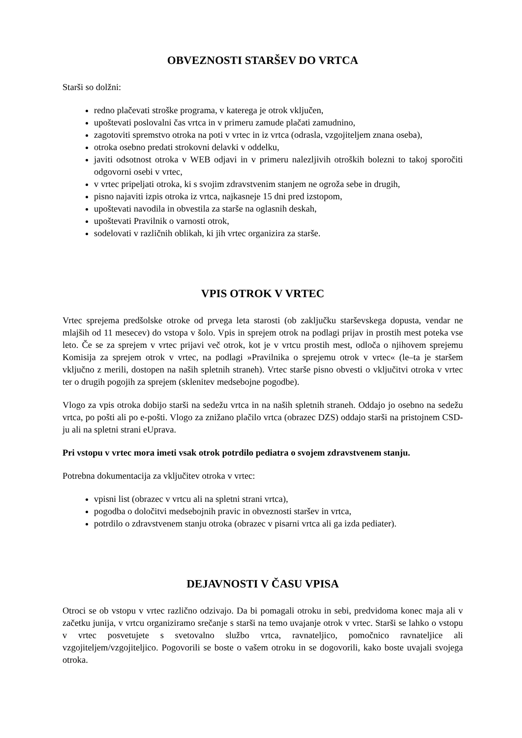OBVEZNOSTI STARŠEV DO VRTCA
Starši so dolžni:
redno plačevati stroške programa, v katerega je otrok vključen,
upoštevati poslovalni čas vrtca in v primeru zamude plačati zamudnino,
zagotoviti spremstvo otroka na poti v vrtec in iz vrtca (odrasla, vzgojiteljem znana oseba),
otroka osebno predati strokovni delavki v oddelku,
javiti odsotnost otroka v WEB odjavi in v primeru nalezljivih otroških bolezni to takoj sporočiti odgovorni osebi v vrtec,
v vrtec pripeljati otroka, ki s svojim zdravstvenim stanjem ne ogroža sebe in drugih,
pisno najaviti izpis otroka iz vrtca, najkasneje 15 dni pred izstopom,
upoštevati navodila in obvestila za starše na oglasnih deskah,
upoštevati Pravilnik o varnosti otrok,
sodelovati v različnih oblikah, ki jih vrtec organizira za starše.
VPIS OTROK V VRTEC
Vrtec sprejema predšolske otroke od prvega leta starosti (ob zaključku starševskega dopusta, vendar ne mlajših od 11 mesecev) do vstopa v šolo. Vpis in sprejem otrok na podlagi prijav in prostih mest poteka vse leto. Če se za sprejem v vrtec prijavi več otrok, kot je v vrtcu prostih mest, odloča o njihovem sprejemu Komisija za sprejem otrok v vrtec, na podlagi »Pravilnika o sprejemu otrok v vrtec« (le–ta je staršem vključno z merili, dostopen na naših spletnih straneh). Vrtec starše pisno obvesti o vključitvi otroka v vrtec ter o drugih pogojih za sprejem (sklenitev medsebojne pogodbe).
Vlogo za vpis otroka dobijo starši na sedežu vrtca in na naših spletnih straneh. Oddajo jo osebno na sedežu vrtca, po pošti ali po e-pošti. Vlogo za znižano plačilo vrtca (obrazec DZS) oddajo starši na pristojnem CSD-ju ali na spletni strani eUprava.
Pri vstopu v vrtec mora imeti vsak otrok potrdilo pediatra o svojem zdravstvenem stanju.
Potrebna dokumentacija za vključitev otroka v vrtec:
vpisni list (obrazec v vrtcu ali na spletni strani vrtca),
pogodba o določitvi medsebojnih pravic in obveznosti staršev in vrtca,
potrdilo o zdravstvenem stanju otroka (obrazec v pisarni vrtca ali ga izda pediater).
DEJAVNOSTI V ČASU VPISA
Otroci se ob vstopu v vrtec različno odzivajo. Da bi pomagali otroku in sebi, predvidoma konec maja ali v začetku junija, v vrtcu organiziramo srečanje s starši na temo uvajanje otrok v vrtec. Starši se lahko o vstopu v vrtec posvetujete s svetovalno službo vrtca, ravnateljico, pomočnico ravnateljice ali vzgojiteljem/vzgojiteljico. Pogovorili se boste o vašem otroku in se dogovorili, kako boste uvajali svojega otroka.